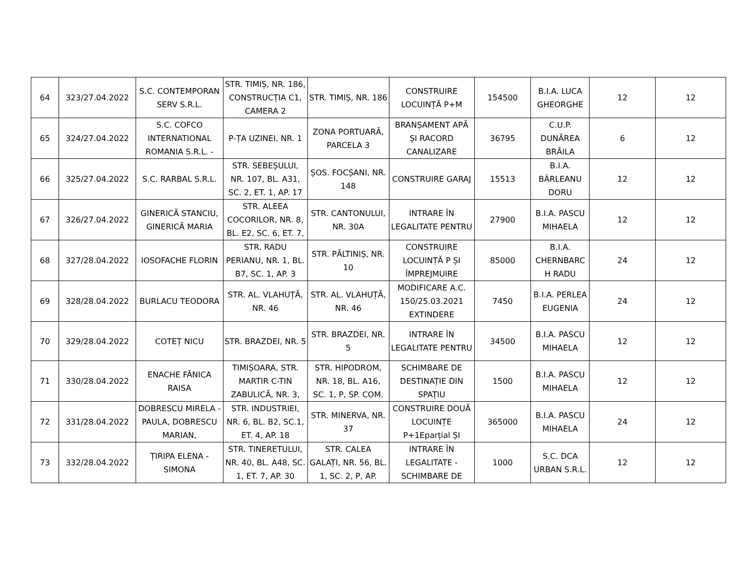| 64 | 323/27.04.2022 | S.C. CONTEMPORAN SERV S.R.L. | STR. TIMIȘ, NR. 186, CONSTRUCȚIA C1, CAMERA 2 | STR. TIMIȘ, NR. 186 | CONSTRUIRE LOCUINȚĂ P+M | 154500 | B.I.A. LUCA GHEORGHE | 12 | 12 |
| 65 | 324/27.04.2022 | S.C. COFCO INTERNATIONAL ROMANIA S.R.L. - | P-ȚA UZINEI, NR. 1 | ZONA PORTUARĂ, PARCELA 3 | BRANȘAMENT APĂ ȘI RACORD CANALIZARE | 36795 | C.U.P. DUNĂREA BRĂILA | 6 | 12 |
| 66 | 325/27.04.2022 | S.C. RARBAL S.R.L. | STR. SEBEȘULUI, NR. 107, BL. A31, SC. 2, ET. 1, AP. 17 | ȘOS. FOCȘANI, NR. 148 | CONSTRUIRE GARAJ | 15513 | B.I.A. BÂRLEANU DORU | 12 | 12 |
| 67 | 326/27.04.2022 | GINERICĂ STANCIU, GINERICĂ MARIA | STR. ALEEA COCORILOR, NR. 8, BL. E2, SC. 6, ET. 7, | STR. CANTONULUI, NR. 30A | INTRARE ÎN LEGALITATE PENTRU | 27900 | B.I.A. PASCU MIHAELA | 12 | 12 |
| 68 | 327/28.04.2022 | IOSOFACHE FLORIN | STR. RADU PERIANU, NR. 1, BL. B7, SC. 1, AP. 3 | STR. PĂLTINIȘ, NR. 10 | CONSTRUIRE LOCUINȚĂ P ȘI ÎMPREJMUIRE | 85000 | B.I.A. CHERNBARC H RADU | 24 | 12 |
| 69 | 328/28.04.2022 | BURLACU TEODORA | STR. AL. VLAHUȚĂ, NR. 46 | STR. AL. VLAHUȚĂ, NR. 46 | MODIFICARE A.C. 150/25.03.2021 EXTINDERE | 7450 | B.I.A. PERLEA EUGENIA | 24 | 12 |
| 70 | 329/28.04.2022 | COTEȚ NICU | STR. BRAZDEI, NR. 5 | STR. BRAZDEI, NR. 5 | INTRARE ÎN LEGALITATE PENTRU | 34500 | B.I.A. PASCU MIHAELA | 12 | 12 |
| 71 | 330/28.04.2022 | ENACHE FĂNICA RAISA | TIMIȘOARA, STR. MARTIR C-TIN ZABULICĂ, NR. 3, | STR. HIPODROM, NR. 18, BL. A16, SC. 1, P, SP. COM. | SCHIMBARE DE DESTINAȚIE DIN SPAȚIU | 1500 | B.I.A. PASCU MIHAELA | 12 | 12 |
| 72 | 331/28.04.2022 | DOBRESCU MIRELA - PAULA, DOBRESCU MARIAN, | STR. INDUSTRIEI, NR. 6, BL. B2, SC.1, ET. 4, AP. 18 | STR. MINERVA, NR. 37 | CONSTRUIRE DOUĂ LOCUINȚE P+1Eparțial ȘI | 365000 | B.I.A. PASCU MIHAELA | 24 | 12 |
| 73 | 332/28.04.2022 | ȚIRIPA ELENA - SIMONA | STR. TINERETULUI, NR. 40, BL. A48, SC. 1, ET. 7, AP. 30 | STR. CALEA GALAȚI, NR. 56, BL. 1, SC. 2, P, AP. | INTRARE ÎN LEGALITATE - SCHIMBARE DE | 1000 | S.C. DCA URBAN S.R.L. | 12 | 12 |